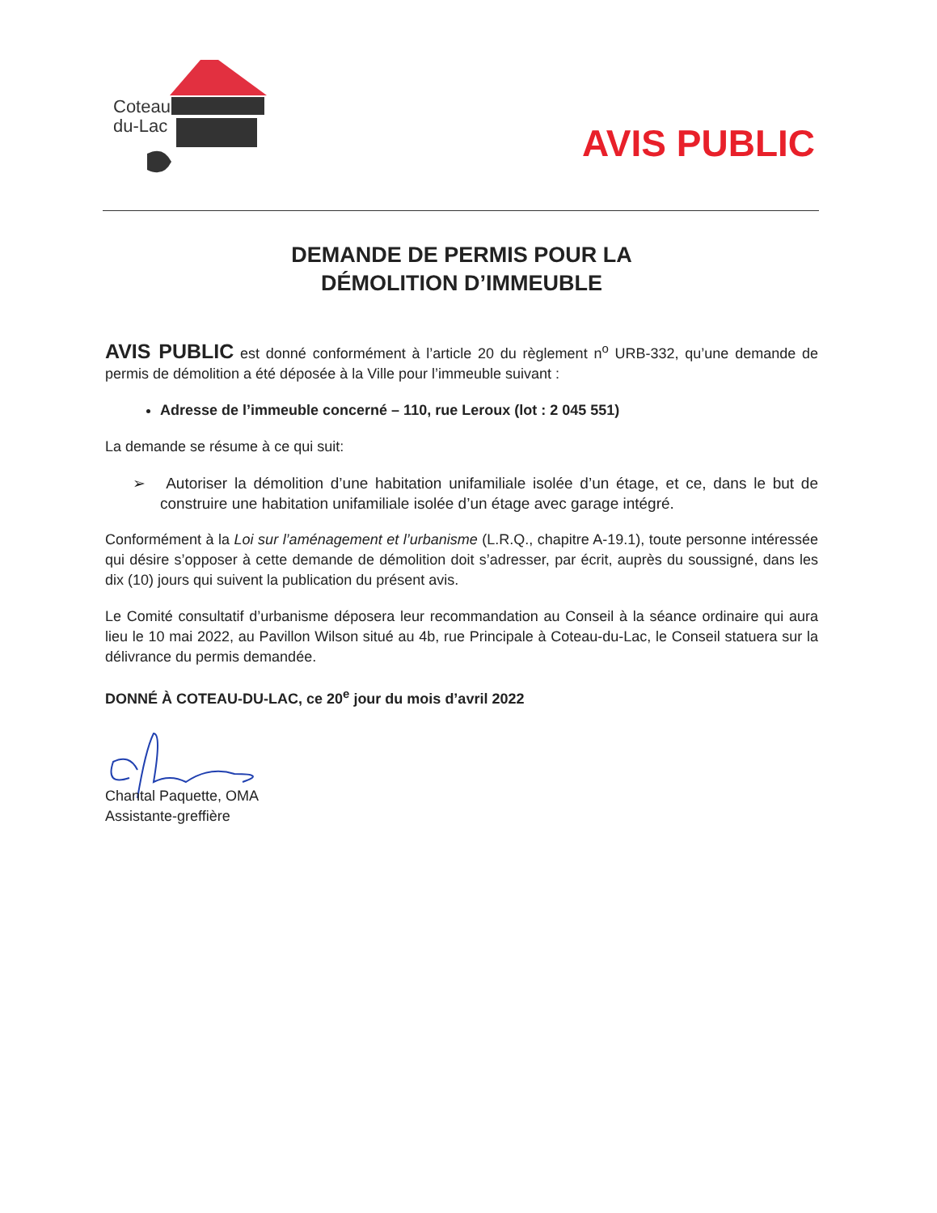Coteau
du-Lac
AVIS PUBLIC
DEMANDE DE PERMIS POUR LA
DÉMOLITION D’IMMEUBLE
AVIS PUBLIC est donné conformément à l’article 20 du règlement n<sup>o</sup> URB-332, qu’une demande de permis de démolition a été déposée à la Ville pour l’immeuble suivant :
Adresse de l’immeuble concerné – 110, rue Leroux (lot : 2 045 551)
La demande se résume à ce qui suit:
➢ Autoriser la démolition d’une habitation unifamiliale isolée d’un étage, et ce, dans le but de construire une habitation unifamiliale isolée d’un étage avec garage intégré.
Conformément à la Loi sur l’aménagement et l’urbanisme (L.R.Q., chapitre A-19.1), toute personne intéressée qui désire s’opposer à cette demande de démolition doit s’adresser, par écrit, auprès du soussigné, dans les dix (10) jours qui suivent la publication du présent avis.
Le Comité consultatif d’urbanisme déposera leur recommandation au Conseil à la séance ordinaire qui aura lieu le 10 mai 2022, au Pavillon Wilson situé au 4b, rue Principale à Coteau-du-Lac, le Conseil statuera sur la délivrance du permis demandée.
DONNÉ À COTEAU-DU-LAC, ce 20<sup>e</sup> jour du mois d’avril 2022
Chantal Paquette, OMA
Assistante-greffière